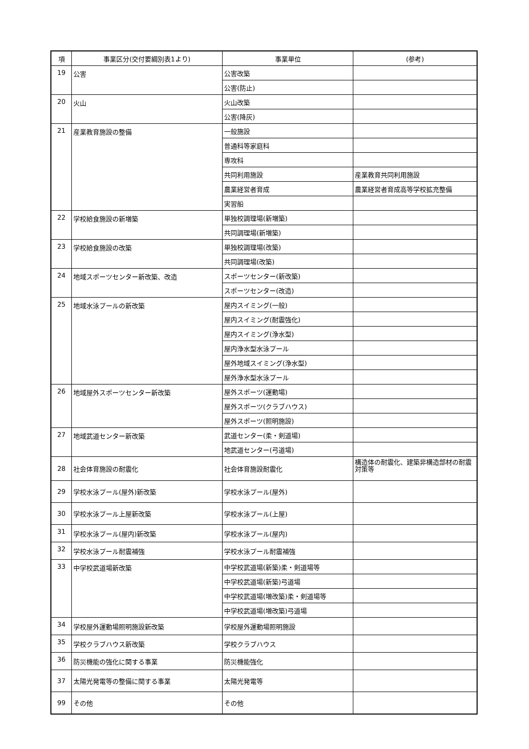| 項 | 事業区分(交付要綱別表1より) | 事業単位 | (参考) |
| --- | --- | --- | --- |
| 19 | 公害 | 公害改築 | |
| | | 公害(防止) | |
| 20 | 火山 | 火山改築 | |
| | | 公害(降灰) | |
| 21 | 産業教育施設の整備 | 一般施設 | |
| | | 普通科等家庭科 | |
| | | 専攻科 | |
| | | 共同利用施設 | 産業教育共同利用施設 |
| | | 農業経営者育成 | 農業経営者育成高等学校拡充整備 |
| | | 実習船 | |
| 22 | 学校給食施設の新増築 | 単独校調理場(新増築) | |
| | | 共同調理場(新増築) | |
| 23 | 学校給食施設の改築 | 単独校調理場(改築) | |
| | | 共同調理場(改築) | |
| 24 | 地域スポーツセンター新改築、改造 | スポーツセンター(新改築) | |
| | | スポーツセンター(改造) | |
| 25 | 地域水泳プールの新改築 | 屋内スイミング(一般) | |
| | | 屋内スイミング(耐震強化) | |
| | | 屋内スイミング(浄水型) | |
| | | 屋内浄水型水泳プール | |
| | | 屋外地域スイミング(浄水型) | |
| | | 屋外浄水型水泳プール | |
| 26 | 地域屋外スポーツセンター新改築 | 屋外スポーツ(運動場) | |
| | | 屋外スポーツ(クラブハウス) | |
| | | 屋外スポーツ(照明施設) | |
| 27 | 地域武道センター新改築 | 武道センター(柔・剣道場) | |
| | | 地武道センター(弓道場) | |
| 28 | 社会体育施設の耐震化 | 社会体育施設耐震化 | 構造体の耐震化、建築非構造部材の耐震対策等 |
| 29 | 学校水泳プール(屋外)新改築 | 学校水泳プール(屋外) | |
| 30 | 学校水泳プール上屋新改築 | 学校水泳プール(上屋) | |
| 31 | 学校水泳プール(屋内)新改築 | 学校水泳プール(屋内) | |
| 32 | 学校水泳プール耐震補強 | 学校水泳プール耐震補強 | |
| 33 | 中学校武道場新改築 | 中学校武道場(新築)柔・剣道場等 | |
| | | 中学校武道場(新築)弓道場 | |
| | | 中学校武道場(増改築)柔・剣道場等 | |
| | | 中学校武道場(増改築)弓道場 | |
| 34 | 学校屋外運動場照明施設新改築 | 学校屋外運動場照明施設 | |
| 35 | 学校クラブハウス新改築 | 学校クラブハウス | |
| 36 | 防災機能の強化に関する事業 | 防災機能強化 | |
| 37 | 太陽光発電等の整備に関する事業 | 太陽光発電等 | |
| 99 | その他 | その他 | |